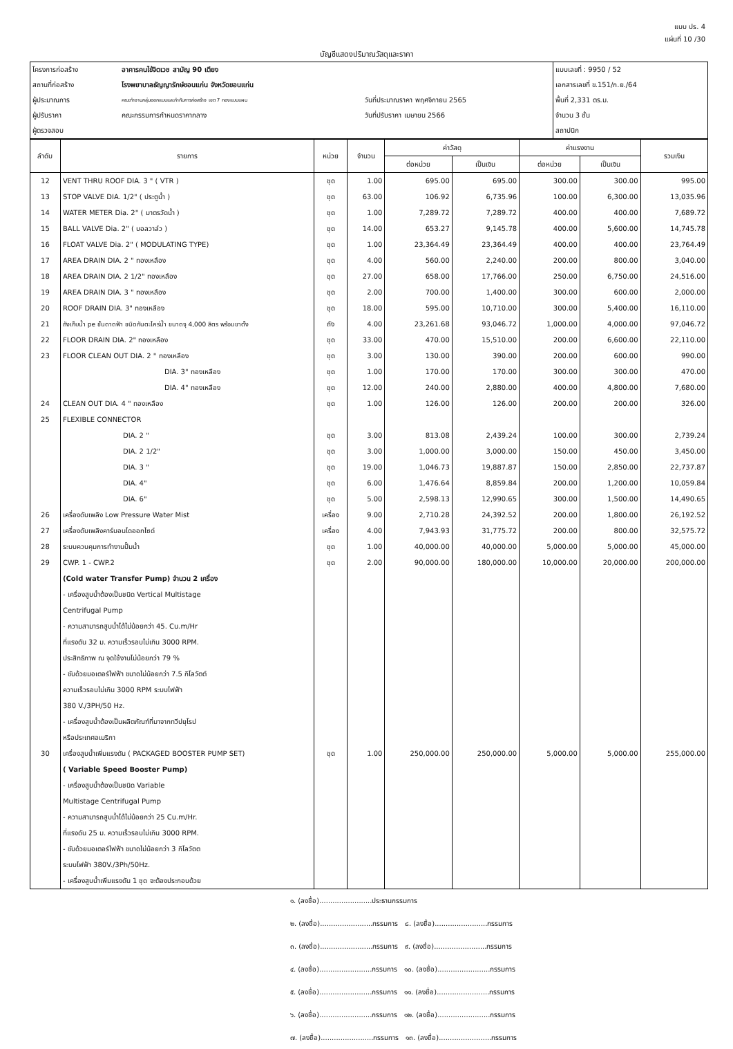แบบ ปร. 4
แผ่นที่ 10 /30
บัญชีแสดงปริมาณวัสดุและราคา
| โครงการก่อสร้าง | อาคารคนไข้จิตเวช สามัญ 90 เตียง | | แบบเลขที่ : 9950 / 52 |
| สถานที่ก่อสร้าง | โรงพยาบาลธัญญารักษ์ขอนแก่น จังหวัดขอนแก่น | | เอกสารเลขที่ ข.151/ก.ย./64 |
| ผู้ประมาณการ | คณะทำงานกลุ่มออกแบบและกำกับการก่อสร้าง เขต 7 กองแบบแผน | วันที่ประมาณราคา พฤศจิกายน 2565 | พื้นที่ 2,331 ตร.ม. |
| ผู้ปรับราคา | คณะกรรมการกำหนดราคากลาง | วันที่ปรับราคา เมษายน 2566 | จำนวน 3 ชั้น |
| ผู้ตรวจสอบ | | | สถาปนิก |
| ลำดับ | รายการ | หน่วย | จำนวน | ค่าวัสดุ | | ค่าแรงงาน | | รวมเงิน |
| --- | --- | --- | --- | --- | --- | --- | --- | --- |
| | | | | ต่อหน่วย | เป็นเงิน | ต่อหน่วย | เป็นเงิน | |
| 12 | VENT THRU ROOF DIA. 3 " ( VTR ) | ชุด | 1.00 | 695.00 | 695.00 | 300.00 | 300.00 | 995.00 |
| 13 | STOP VALVE DIA. 1/2" ( ประตูน้ำ ) | ชุด | 63.00 | 106.92 | 6,735.96 | 100.00 | 6,300.00 | 13,035.96 |
| 14 | WATER METER Dia. 2" ( มาตรวัดน้ำ ) | ชุด | 1.00 | 7,289.72 | 7,289.72 | 400.00 | 400.00 | 7,689.72 |
| 15 | BALL VALVE Dia. 2" ( บอลวาล์ว ) | ชุด | 14.00 | 653.27 | 9,145.78 | 400.00 | 5,600.00 | 14,745.78 |
| 16 | FLOAT VALVE Dia. 2" ( MODULATING TYPE) | ชุด | 1.00 | 23,364.49 | 23,364.49 | 400.00 | 400.00 | 23,764.49 |
| 17 | AREA DRAIN DIA. 2 " ทองเหลือง | ชุด | 4.00 | 560.00 | 2,240.00 | 200.00 | 800.00 | 3,040.00 |
| 18 | AREA DRAIN DIA. 2 1/2" ทองเหลือง | ชุด | 27.00 | 658.00 | 17,766.00 | 250.00 | 6,750.00 | 24,516.00 |
| 19 | AREA DRAIN DIA. 3 " ทองเหลือง | ชุด | 2.00 | 700.00 | 1,400.00 | 300.00 | 600.00 | 2,000.00 |
| 20 | ROOF DRAIN DIA. 3" ทองเหลือง | ชุด | 18.00 | 595.00 | 10,710.00 | 300.00 | 5,400.00 | 16,110.00 |
| 21 | ถังเก็บน้ำ pe ชั้นดาดฟ้า ชนิดกันตะไคร่น้ำ ขนาดจุ 4,000 ลิตร พร้อมขาตั้ง | ถัง | 4.00 | 23,261.68 | 93,046.72 | 1,000.00 | 4,000.00 | 97,046.72 |
| 22 | FLOOR DRAIN DIA. 2" ทองเหลือง | ชุด | 33.00 | 470.00 | 15,510.00 | 200.00 | 6,600.00 | 22,110.00 |
| 23 | FLOOR CLEAN OUT DIA. 2 " ทองเหลือง | ชุด | 3.00 | 130.00 | 390.00 | 200.00 | 600.00 | 990.00 |
| | DIA. 3" ทองเหลือง | ชุด | 1.00 | 170.00 | 170.00 | 300.00 | 300.00 | 470.00 |
| | DIA. 4" ทองเหลือง | ชุด | 12.00 | 240.00 | 2,880.00 | 400.00 | 4,800.00 | 7,680.00 |
| 24 | CLEAN OUT DIA. 4 " ทองเหลือง | ชุด | 1.00 | 126.00 | 126.00 | 200.00 | 200.00 | 326.00 |
| 25 | FLEXIBLE CONNECTOR | | | | | | | |
| | DIA. 2 " | ชุด | 3.00 | 813.08 | 2,439.24 | 100.00 | 300.00 | 2,739.24 |
| | DIA. 2 1/2" | ชุด | 3.00 | 1,000.00 | 3,000.00 | 150.00 | 450.00 | 3,450.00 |
| | DIA. 3 " | ชุด | 19.00 | 1,046.73 | 19,887.87 | 150.00 | 2,850.00 | 22,737.87 |
| | DIA. 4" | ชุด | 6.00 | 1,476.64 | 8,859.84 | 200.00 | 1,200.00 | 10,059.84 |
| | DIA. 6" | ชุด | 5.00 | 2,598.13 | 12,990.65 | 300.00 | 1,500.00 | 14,490.65 |
| 26 | เครื่องดับเพลิง Low Pressure Water Mist | เครื่อง | 9.00 | 2,710.28 | 24,392.52 | 200.00 | 1,800.00 | 26,192.52 |
| 27 | เครื่องดับเพลิงคาร์บอนไดออกไซด์ | เครื่อง | 4.00 | 7,943.93 | 31,775.72 | 200.00 | 800.00 | 32,575.72 |
| 28 | ระบบควบคุมการทำงานปั๊มน้ำ | ชุด | 1.00 | 40,000.00 | 40,000.00 | 5,000.00 | 5,000.00 | 45,000.00 |
| 29 | CWP. 1 - CWP.2 | ชุด | 2.00 | 90,000.00 | 180,000.00 | 10,000.00 | 20,000.00 | 200,000.00 |
| | (Cold water Transfer Pump) จำนวน 2 เครื่อง | | | | | | | |
| | - เครื่องสูบน้ำต้องเป็นชนิด Vertical Multistage | | | | | | | |
| | Centrifugal Pump | | | | | | | |
| | - ความสามารถสูบน้ำได้ไม่น้อยกว่า 45. Cu.m/Hr | | | | | | | |
| | ที่แรงดัน 32 ม. ความเร็วรอบไม่เกิน 3000 RPM. | | | | | | | |
| | ประสิทธิภาพ ณ จุดใช้งานไม่น้อยกว่า 79 % | | | | | | | |
| | - ขับด้วยมอเตอร์ไฟฟ้า ขนาดไม่น้อยกว่า 7.5 กิโลวัตต์ | | | | | | | |
| | ความเร็วรอบไม่เกิน 3000 RPM ระบบไฟฟ้า | | | | | | | |
| | 380 V./3PH/50 Hz. | | | | | | | |
| | - เครื่องสูบน้ำต้องเป็นผลิตภัณฑ์ที่มาจากทวีปยุโรป | | | | | | | |
| | หรือประเทศอเมริกา | | | | | | | |
| 30 | เครื่องสูบน้ำเพิ่มแรงดัน ( PACKAGED BOOSTER PUMP SET) | ชุด | 1.00 | 250,000.00 | 250,000.00 | 5,000.00 | 5,000.00 | 255,000.00 |
| | ( Variable Speed Booster Pump) | | | | | | | |
| | - เครื่องสูบน้ำต้องเป็นชนิด Variable | | | | | | | |
| | Multistage Centrifugal Pump | | | | | | | |
| | - ความสามารถสูบน้ำได้ไม่น้อยกว่า 25 Cu.m/Hr. | | | | | | | |
| | ที่แรงดัน 25 ม. ความเร็วรอบไม่เกิน 3000 RPM. | | | | | | | |
| | - ขับด้วยมอเตอร์ไฟฟ้า ขนาดไม่น้อยกว่า 3 กิโลวัตต | | | | | | | |
| | ระบบไฟฟ้า 380V./3Ph/50Hz. | | | | | | | |
| | - เครื่องสูบน้ำเพิ่มแรงดัน 1 ชุด จะต้องประกอบด้วย | | | | | | | |
๑. (ลงชื่อ)........................ประธานกรรมการ
๒. (ลงชื่อ)........................กรรมการ ๘. (ลงชื่อ)........................กรรมการ
๓. (ลงชื่อ)........................กรรมการ ๙. (ลงชื่อ)........................กรรมการ
๔. (ลงชื่อ)........................กรรมการ ๑๐. (ลงชื่อ)........................กรรมการ
๕. (ลงชื่อ)........................กรรมการ ๑๑. (ลงชื่อ)........................กรรมการ
๖. (ลงชื่อ)........................กรรมการ ๑๒. (ลงชื่อ)........................กรรมการ
๗. (ลงชื่อ)........................กรรมการ ๑๓. (ลงชื่อ)........................กรรมการ